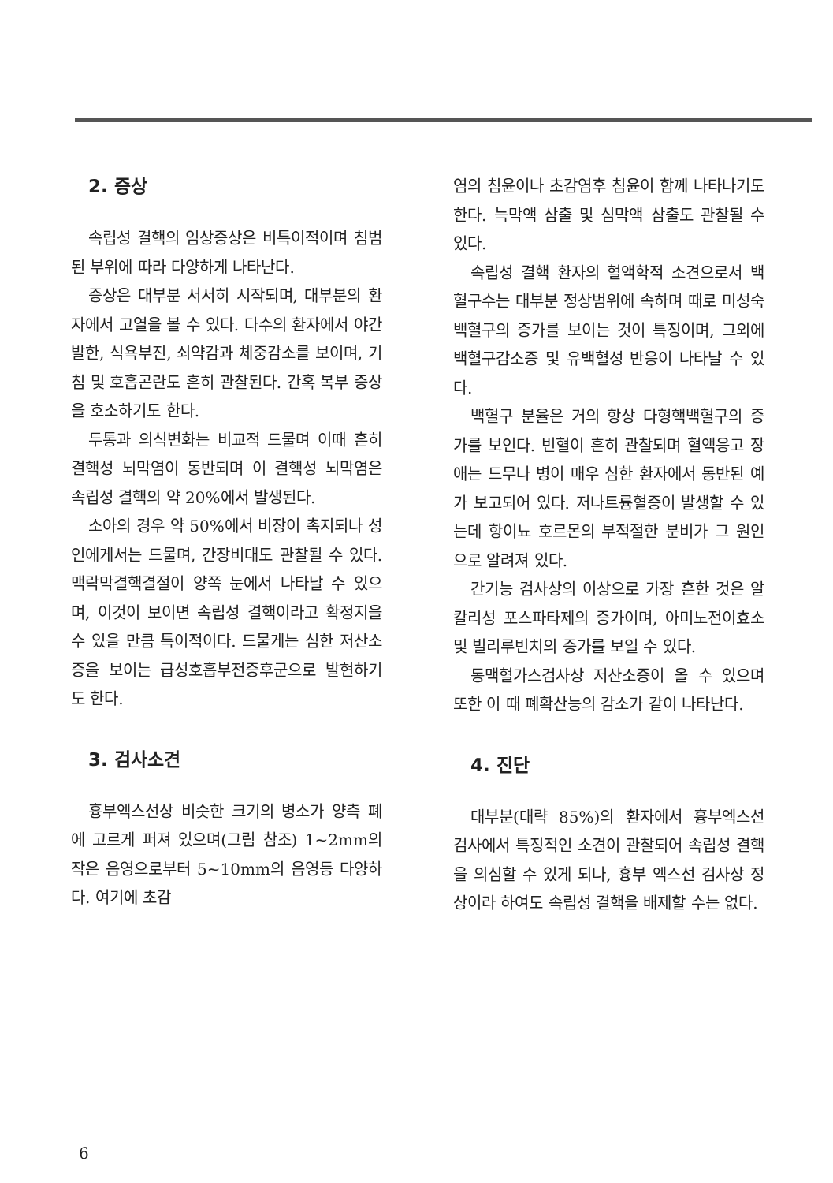2. 증상
속립성 결핵의 임상증상은 비특이적이며 침범된 부위에 따라 다양하게 나타난다.
증상은 대부분 서서히 시작되며, 대부분의 환자에서 고열을 볼 수 있다. 다수의 환자에서 야간 발한, 식욕부진, 쇠약감과 체중감소를 보이며, 기침 및 호흡곤란도 흔히 관찰된다. 간혹 복부 증상을 호소하기도 한다.
두통과 의식변화는 비교적 드물며 이때 흔히 결핵성 뇌막염이 동반되며 이 결핵성 뇌막염은 속립성 결핵의 약 20%에서 발생된다.
소아의 경우 약 50%에서 비장이 촉지되나 성인에게서는 드물며, 간장비대도 관찰될 수 있다. 맥락막결핵결절이 양쪽 눈에서 나타날 수 있으며, 이것이 보이면 속립성 결핵이라고 확정지을 수 있을 만큼 특이적이다. 드물게는 심한 저산소증을 보이는 급성호흡부전증후군으로 발현하기도 한다.
3. 검사소견
흉부엑스선상 비슷한 크기의 병소가 양측 폐에 고르게 퍼져 있으며(그림 참조) 1~2mm의 작은 음영으로부터 5~10mm의 음영등 다양하다. 여기에 초감
염의 침윤이나 초감염후 침윤이 함께 나타나기도 한다. 늑막액 삼출 및 심막액 삼출도 관찰될 수 있다.
속립성 결핵 환자의 혈액학적 소견으로서 백혈구수는 대부분 정상범위에 속하며 때로 미성숙 백혈구의 증가를 보이는 것이 특징이며, 그외에 백혈구감소증 및 유백혈성 반응이 나타날 수 있다.
백혈구 분율은 거의 항상 다형핵백혈구의 증가를 보인다. 빈혈이 흔히 관찰되며 혈액응고 장애는 드무나 병이 매우 심한 환자에서 동반된 예가 보고되어 있다. 저나트륨혈증이 발생할 수 있는데 항이뇨 호르몬의 부적절한 분비가 그 원인으로 알려져 있다.
간기능 검사상의 이상으로 가장 흔한 것은 알칼리성 포스파타제의 증가이며, 아미노전이효소 및 빌리루빈치의 증가를 보일 수 있다.
동맥혈가스검사상 저산소증이 올 수 있으며 또한 이 때 폐확산능의 감소가 같이 나타난다.
4. 진단
대부분(대략 85%)의 환자에서 흉부엑스선 검사에서 특징적인 소견이 관찰되어 속립성 결핵을 의심할 수 있게 되나, 흉부 엑스선 검사상 정상이라 하여도 속립성 결핵을 배제할 수는 없다.
6